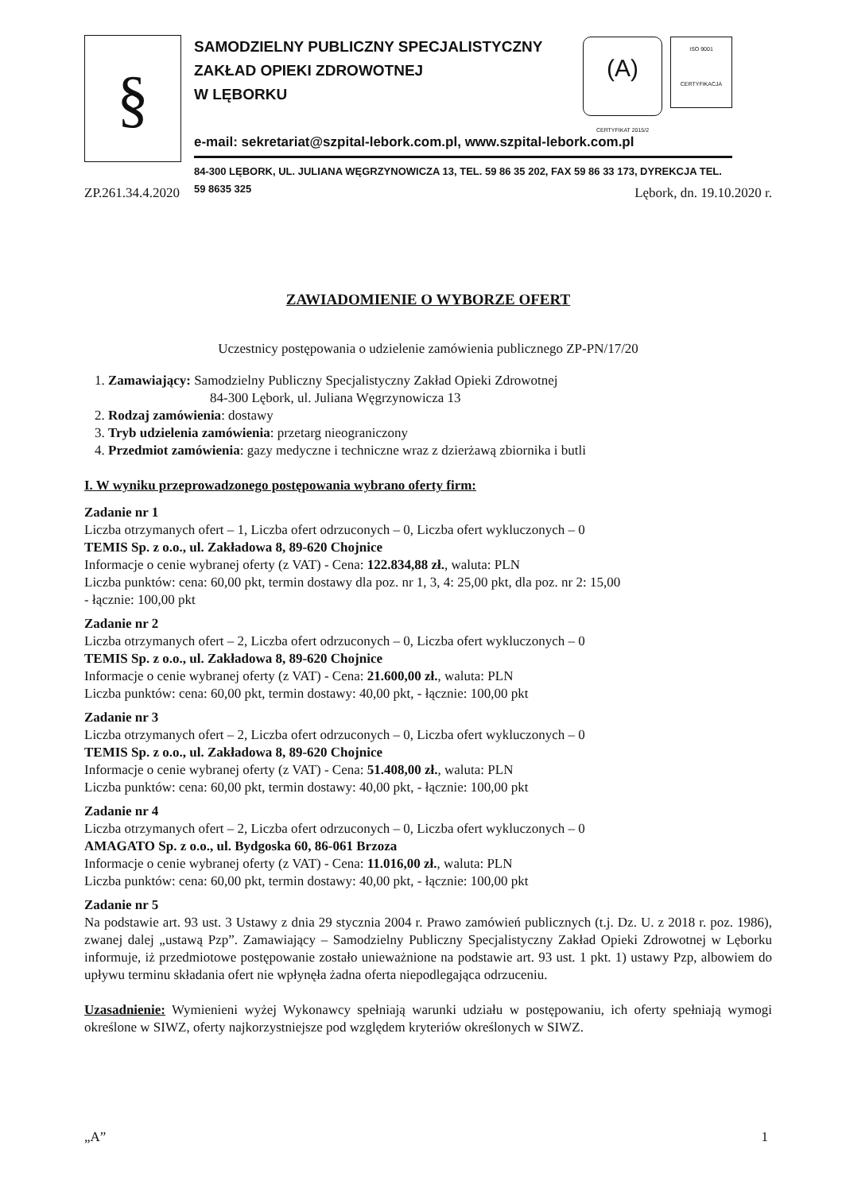§
(A)
CERTYFIKAT 2015/2
ISO 9001
CERTYFIKACJA
SAMODZIELNY PUBLICZNY SPECJALISTYCZNY
ZAKŁAD OPIEKI ZDROWOTNEJ
W LĘBORKU
e-mail: sekretariat@szpital-lebork.com.pl, www.szpital-lebork.com.pl
84-300 LĘBORK, UL. JULIANA WĘGRZYNOWICZA 13, TEL. 59 86 35 202, FAX 59 86 33 173, DYREKCJA TEL. 59 8635 325
ZP.261.34.4.2020 Lębork, dn. 19.10.2020 r.
ZAWIADOMIENIE O WYBORZE OFERT
Uczestnicy postępowania o udzielenie zamówienia publicznego ZP-PN/17/20
1. Zamawiający: Samodzielny Publiczny Specjalistyczny Zakład Opieki Zdrowotnej
84-300 Lębork, ul. Juliana Węgrzynowicza 13
2. Rodzaj zamówienia: dostawy
3. Tryb udzielenia zamówienia: przetarg nieograniczony
4. Przedmiot zamówienia: gazy medyczne i techniczne wraz z dzierżawą zbiornika i butli
I. W wyniku przeprowadzonego postępowania wybrano oferty firm:
Zadanie nr 1
Liczba otrzymanych ofert – 1, Liczba ofert odrzuconych – 0, Liczba ofert wykluczonych – 0
TEMIS Sp. z o.o., ul. Zakładowa 8, 89-620 Chojnice
Informacje o cenie wybranej oferty (z VAT) - Cena: 122.834,88 zł., waluta: PLN
Liczba punktów: cena: 60,00 pkt, termin dostawy dla poz. nr 1, 3, 4: 25,00 pkt, dla poz. nr 2: 15,00
- łącznie: 100,00 pkt
Zadanie nr 2
Liczba otrzymanych ofert – 2, Liczba ofert odrzuconych – 0, Liczba ofert wykluczonych – 0
TEMIS Sp. z o.o., ul. Zakładowa 8, 89-620 Chojnice
Informacje o cenie wybranej oferty (z VAT) - Cena: 21.600,00 zł., waluta: PLN
Liczba punktów: cena: 60,00 pkt, termin dostawy: 40,00 pkt, - łącznie: 100,00 pkt
Zadanie nr 3
Liczba otrzymanych ofert – 2, Liczba ofert odrzuconych – 0, Liczba ofert wykluczonych – 0
TEMIS Sp. z o.o., ul. Zakładowa 8, 89-620 Chojnice
Informacje o cenie wybranej oferty (z VAT) - Cena: 51.408,00 zł., waluta: PLN
Liczba punktów: cena: 60,00 pkt, termin dostawy: 40,00 pkt, - łącznie: 100,00 pkt
Zadanie nr 4
Liczba otrzymanych ofert – 2, Liczba ofert odrzuconych – 0, Liczba ofert wykluczonych – 0
AMAGATO Sp. z o.o., ul. Bydgoska 60, 86-061 Brzoza
Informacje o cenie wybranej oferty (z VAT) - Cena: 11.016,00 zł., waluta: PLN
Liczba punktów: cena: 60,00 pkt, termin dostawy: 40,00 pkt, - łącznie: 100,00 pkt
Zadanie nr 5
Na podstawie art. 93 ust. 3 Ustawy z dnia 29 stycznia 2004 r. Prawo zamówień publicznych (t.j. Dz. U. z 2018 r. poz. 1986), zwanej dalej „ustawą Pzp”. Zamawiający – Samodzielny Publiczny Specjalistyczny Zakład Opieki Zdrowotnej w Lęborku informuje, iż przedmiotowe postępowanie zostało unieważnione na podstawie art. 93 ust. 1 pkt. 1) ustawy Pzp, albowiem do upływu terminu składania ofert nie wpłynęła żadna oferta niepodlegająca odrzuceniu.
Uzasadnienie: Wymienieni wyżej Wykonawcy spełniają warunki udziału w postępowaniu, ich oferty spełniają wymogi określone w SIWZ, oferty najkorzystniejsze pod względem kryteriów określonych w SIWZ.
„A” 1